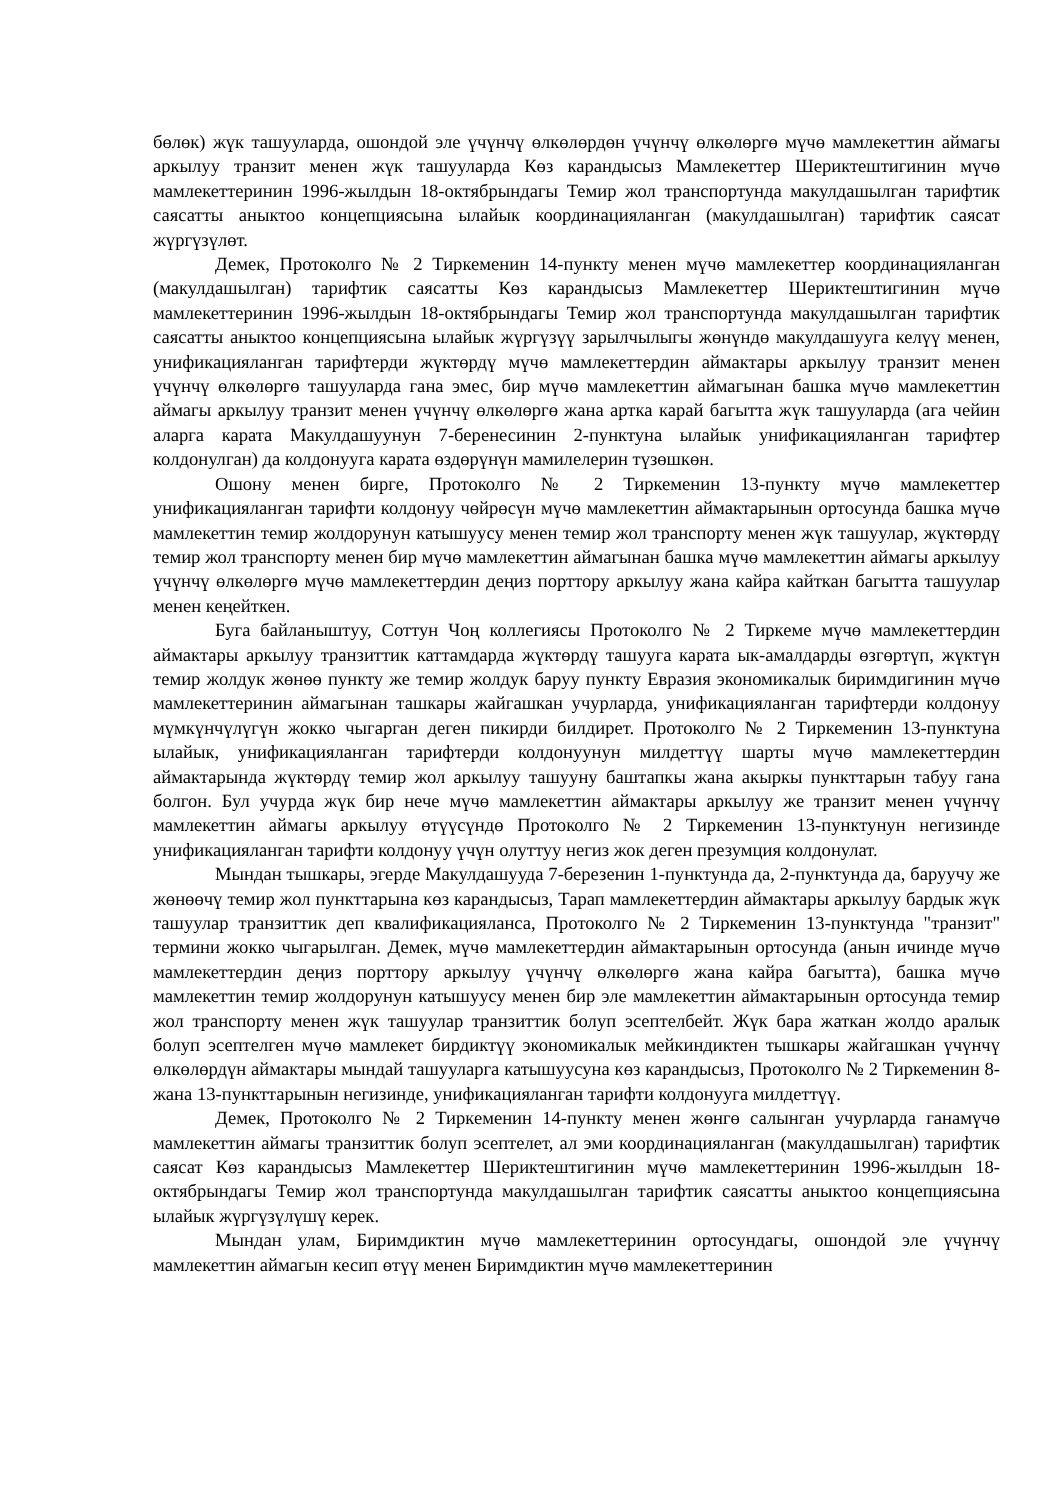бөлөк) жүк ташууларда, ошондой эле үчүнчү өлкөлөрдөн үчүнчү өлкөлөргө мүчө мамлекеттин аймагы аркылуу транзит менен жүк ташууларда Көз карандысыз Мамлекеттер Шериктештигинин мүчө мамлекеттеринин 1996-жылдын 18-октябрындагы Темир жол транспортунда макулдашылган тарифтик саясатты аныктоо концепциясына ылайык координацияланган (макулдашылган) тарифтик саясат жүргүзүлөт.
Демек, Протоколго № 2 Тиркеменин 14-пункту менен мүчө мамлекеттер координацияланган (макулдашылган) тарифтик саясатты Көз карандысыз Мамлекеттер Шериктештигинин мүчө мамлекеттеринин 1996-жылдын 18-октябрындагы Темир жол транспортунда макулдашылган тарифтик саясатты аныктоо концепциясына ылайык жүргүзүү зарылчылыгы жөнүндө макулдашууга келүү менен, унификацияланган тарифтерди жүктөрдү мүчө мамлекеттердин аймактары аркылуу транзит менен үчүнчү өлкөлөргө ташууларда гана эмес, бир мүчө мамлекеттин аймагынан башка мүчө мамлекеттин аймагы аркылуу транзит менен үчүнчү өлкөлөргө жана артка карай багытта жүк ташууларда (ага чейин аларга карата Макулдашуунун 7-беренесинин 2-пунктуна ылайык унификацияланган тарифтер колдонулган) да колдонууга карата өздөрүнүн мамилелерин түзөшкөн.
Ошону менен бирге, Протоколго № 2 Тиркеменин 13-пункту мүчө мамлекеттер унификацияланган тарифти колдонуу чөйрөсүн мүчө мамлекеттин аймактарынын ортосунда башка мүчө мамлекеттин темир жолдорунун катышуусу менен темир жол транспорту менен жүк ташуулар, жүктөрдү темир жол транспорту менен бир мүчө мамлекеттин аймагынан башка мүчө мамлекеттин аймагы аркылуу үчүнчү өлкөлөргө мүчө мамлекеттердин деңиз порттору аркылуу жана кайра кайткан багытта ташуулар менен кеңейткен.
Буга байланыштуу, Соттун Чоң коллегиясы Протоколго № 2 Тиркеме мүчө мамлекеттердин аймактары аркылуу транзиттик каттамдарда жүктөрдү ташууга карата ык-амалдарды өзгөртүп, жүктүн темир жолдук жөнөө пункту же темир жолдук баруу пункту Евразия экономикалык биримдигинин мүчө мамлекеттеринин аймагынан ташкары жайгашкан учурларда, унификацияланган тарифтерди колдонуу мүмкүнчүлүгүн жокко чыгарган деген пикирди билдирет. Протоколго № 2 Тиркеменин 13-пунктуна ылайык, унификацияланган тарифтерди колдонуунун милдеттүү шарты мүчө мамлекеттердин аймактарында жүктөрдү темир жол аркылуу ташууну баштапкы жана акыркы пункттарын табуу гана болгон. Бул учурда жүк бир нече мүчө мамлекеттин аймактары аркылуу же транзит менен үчүнчү мамлекеттин аймагы аркылуу өтүүсүндө Протоколго № 2 Тиркеменин 13-пунктунун негизинде унификацияланган тарифти колдонуу үчүн олуттуу негиз жок деген презумция колдонулат.
Мындан тышкары, эгерде Макулдашууда 7-березенин 1-пунктунда да, 2-пунктунда да, баруучу же жөнөөчү темир жол пункттарына көз карандысыз, Тарап мамлекеттердин аймактары аркылуу бардык жүк ташуулар транзиттик деп квалификацияланса, Протоколго № 2 Тиркеменин 13-пунктунда "транзит" термини жокко чыгарылган. Демек, мүчө мамлекеттердин аймактарынын ортосунда (анын ичинде мүчө мамлекеттердин деңиз порттору аркылуу үчүнчү өлкөлөргө жана кайра багытта), башка мүчө мамлекеттин темир жолдорунун катышуусу менен бир эле мамлекеттин аймактарынын ортосунда темир жол транспорту менен жүк ташуулар транзиттик болуп эсептелбейт. Жүк бара жаткан жолдо аралык болуп эсептелген мүчө мамлекет бирдиктүү экономикалык мейкиндиктен тышкары жайгашкан үчүнчү өлкөлөрдүн аймактары мындай ташууларга катышуусуна көз карандысыз, Протоколго № 2 Тиркеменин 8- жана 13-пункттарынын негизинде, унификацияланган тарифти колдонууга милдеттүү.
Демек, Протоколго № 2 Тиркеменин 14-пункту менен жөнгө салынган учурларда ганамүчө мамлекеттин аймагы транзиттик болуп эсептелет, ал эми координацияланган (макулдашылган) тарифтик саясат Көз карандысыз Мамлекеттер Шериктештигинин мүчө мамлекеттеринин 1996-жылдын 18-октябрындагы Темир жол транспортунда макулдашылган тарифтик саясатты аныктоо концепциясына ылайык жүргүзүлүшү керек.
Мындан улам, Биримдиктин мүчө мамлекеттеринин ортосундагы, ошондой эле үчүнчү мамлекеттин аймагын кесип өтүү менен Биримдиктин мүчө мамлекеттеринин